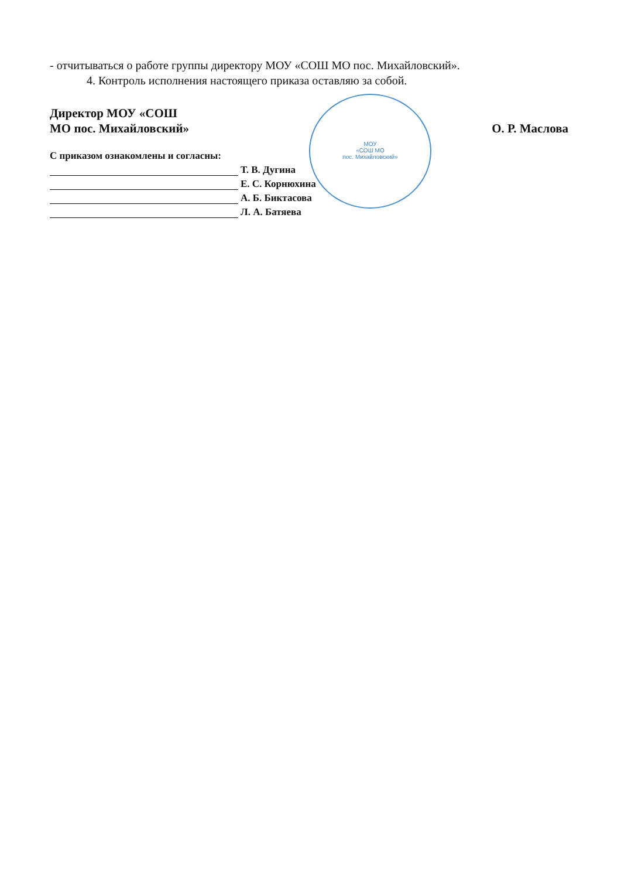МОУ
«СОШ МО
пос. Михайловский»
- отчитываться о работе группы директору МОУ «СОШ МО пос. Михайловский».
4. Контроль исполнения настоящего приказа оставляю за собой.
Директор МОУ «СОШ
МО пос. Михайловский»
О. Р. Маслова
С приказом ознакомлены и согласны:
Т. В. Дугина
Е. С. Корнюхина
А. Б. Биктасова
Л. А. Батяева